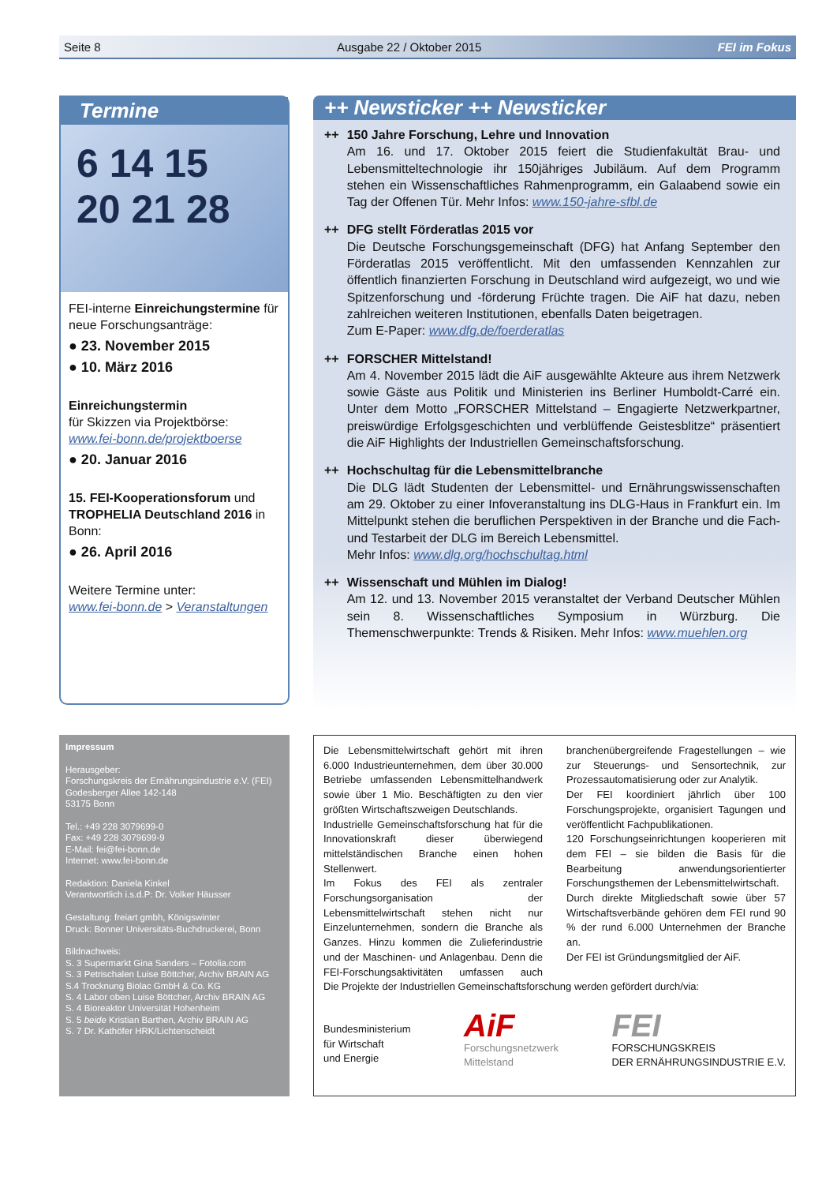Seite 8 Ausgabe 22 / Oktober 2015 FEI im Fokus
Termine
6 14 15
20 21 28
FEI-interne Einreichungstermine für neue Forschungsanträge:
● 23. November 2015
● 10. März 2016
Einreichungstermin
für Skizzen via Projektbörse:
www.fei-bonn.de/projektboerse
● 20. Januar 2016
15. FEI-Kooperationsforum und TROPHELIA Deutschland 2016 in Bonn:
● 26. April 2016
Weitere Termine unter:
www.fei-bonn.de > Veranstaltungen
++ Newsticker ++ Newsticker
++ 150 Jahre Forschung, Lehre und Innovation
Am 16. und 17. Oktober 2015 feiert die Studienfakultät Brau- und Lebensmitteltechnologie ihr 150jähriges Jubiläum. Auf dem Programm stehen ein Wissenschaftliches Rahmenprogramm, ein Galaabend sowie ein Tag der Offenen Tür. Mehr Infos: www.150-jahre-sfbl.de
++ DFG stellt Förderatlas 2015 vor
Die Deutsche Forschungsgemeinschaft (DFG) hat Anfang September den Förderatlas 2015 veröffentlicht. Mit den umfassenden Kennzahlen zur öffentlich finanzierten Forschung in Deutschland wird aufgezeigt, wo und wie Spitzenforschung und -förderung Früchte tragen. Die AiF hat dazu, neben zahlreichen weiteren Institutionen, ebenfalls Daten beigetragen.
Zum E-Paper: www.dfg.de/foerderatlas
++ FORSCHER Mittelstand!
Am 4. November 2015 lädt die AiF ausgewählte Akteure aus ihrem Netzwerk sowie Gäste aus Politik und Ministerien ins Berliner Humboldt-Carré ein. Unter dem Motto „FORSCHER Mittelstand – Engagierte Netzwerkpartner, preiswürdige Erfolgsgeschichten und verblüffende Geistesblitze“ präsentiert die AiF Highlights der Industriellen Gemeinschaftsforschung.
++ Hochschultag für die Lebensmittelbranche
Die DLG lädt Studenten der Lebensmittel- und Ernährungswissenschaften am 29. Oktober zu einer Infoveranstaltung ins DLG-Haus in Frankfurt ein. Im Mittelpunkt stehen die beruflichen Perspektiven in der Branche und die Fach- und Testarbeit der DLG im Bereich Lebensmittel.
Mehr Infos: www.dlg.org/hochschultag.html
++ Wissenschaft und Mühlen im Dialog!
Am 12. und 13. November 2015 veranstaltet der Verband Deutscher Mühlen sein 8. Wissenschaftliches Symposium in Würzburg. Die Themenschwerpunkte: Trends & Risiken. Mehr Infos: www.muehlen.org
Impressum
Herausgeber:
Forschungskreis der Ernährungsindustrie e.V. (FEI)
Godesberger Allee 142-148
53175 Bonn
Tel.: +49 228 3079699-0
Fax: +49 228 3079699-9
E-Mail: fei@fei-bonn.de
Internet: www.fei-bonn.de
Redaktion: Daniela Kinkel
Verantwortlich i.s.d.P: Dr. Volker Häusser
Gestaltung: freiart gmbh, Königswinter
Druck: Bonner Universitäts-Buchdruckerei, Bonn
Bildnachweis:
S. 3 Supermarkt Gina Sanders – Fotolia.com
S. 3 Petrischalen Luise Böttcher, Archiv BRAIN AG
S.4 Trocknung Biolac GmbH & Co. KG
S. 4 Labor oben Luise Böttcher, Archiv BRAIN AG
S. 4 Bioreaktor Universität Hohenheim
S. 5 beide Kristian Barthen, Archiv BRAIN AG
S. 7 Dr. Kathöfer HRK/Lichtenscheidt
Die Lebensmittelwirtschaft gehört mit ihren 6.000 Industrieunternehmen, dem über 30.000 Betriebe umfassenden Lebensmittelhandwerk sowie über 1 Mio. Beschäftigten zu den vier größten Wirtschaftszweigen Deutschlands.
Industrielle Gemeinschaftsforschung hat für die Innovationskraft dieser überwiegend mittelständischen Branche einen hohen Stellenwert.
Im Fokus des FEI als zentraler Forschungsorganisation der Lebensmittelwirtschaft stehen nicht nur Einzelunternehmen, sondern die Branche als Ganzes. Hinzu kommen die Zulieferindustrie und der Maschinen- und Anlagenbau. Denn die FEI-Forschungsaktivitäten umfassen auch branchenübergreifende Fragestellungen – wie zur Steuerungs- und Sensortechnik, zur Prozessautomatisierung oder zur Analytik.
Der FEI koordiniert jährlich über 100 Forschungsprojekte, organisiert Tagungen und veröffentlicht Fachpublikationen.
120 Forschungseinrichtungen kooperieren mit dem FEI – sie bilden die Basis für die Bearbeitung anwendungsorientierter Forschungsthemen der Lebensmittelwirtschaft.
Durch direkte Mitgliedschaft sowie über 57 Wirtschaftsverbände gehören dem FEI rund 90 % der rund 6.000 Unternehmen der Branche an.
Der FEI ist Gründungsmitglied der AiF.
Die Projekte der Industriellen Gemeinschaftsforschung werden gefördert durch/via:
Bundesministerium
für Wirtschaft
und Energie
AiF
Forschungsnetzwerk
Mittelstand
FEI
FORSCHUNGSKREIS
DER ERNÄHRUNGSINDUSTRIE E.V.